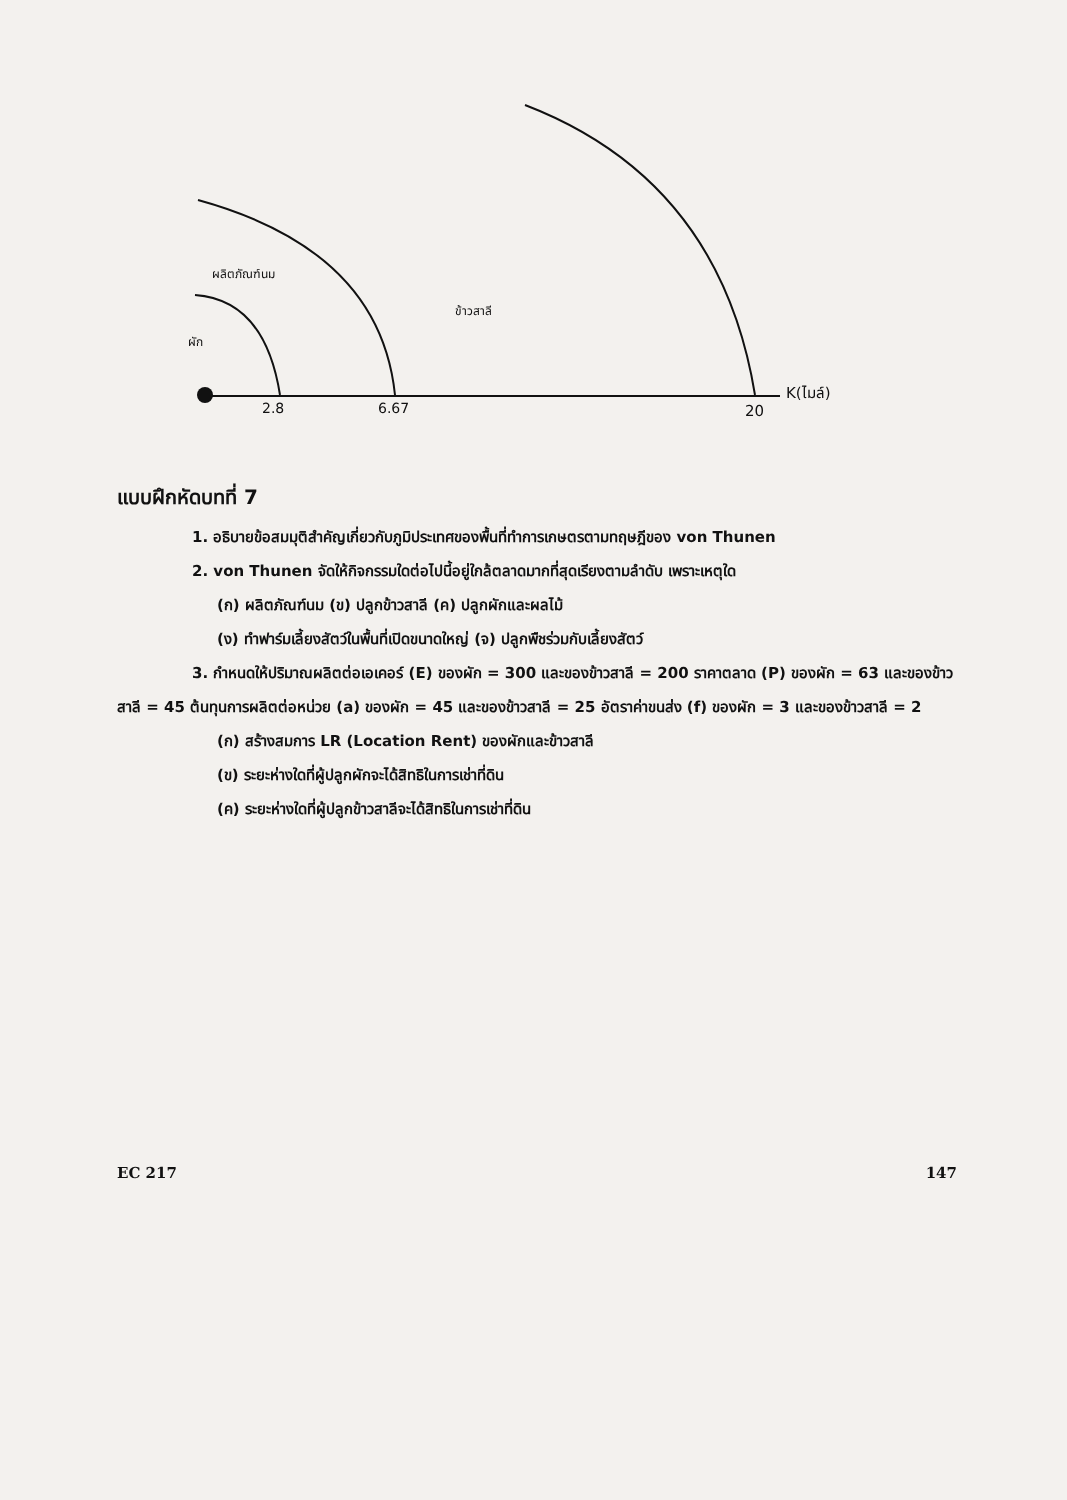ผลิตภัณฑ์นม
ข้าวสาลี
ผัก
K(ไมล์)
2.8 6.67 20
แบบฝึกหัดบทที่ 7
1. อธิบายข้อสมมุติสำคัญเกี่ยวกับภูมิประเทศของพื้นที่ทำการเกษตรตามทฤษฎีของ von Thunen
2. von Thunen จัดให้กิจกรรมใดต่อไปนี้อยู่ใกล้ตลาดมากที่สุดเรียงตามลำดับ เพราะเหตุใด
(ก) ผลิตภัณฑ์นม (ข) ปลูกข้าวสาลี (ค) ปลูกผักและผลไม้
(ง) ทำฟาร์มเลี้ยงสัตว์ในพื้นที่เปิดขนาดใหญ่ (จ) ปลูกพืชร่วมกับเลี้ยงสัตว์
3. กำหนดให้ปริมาณผลิตต่อเอเคอร์ (E) ของผัก = 300 และของข้าวสาลี = 200 ราคาตลาด (P) ของผัก = 63 และของข้าวสาลี = 45 ต้นทุนการผลิตต่อหน่วย (a) ของผัก = 45 และของข้าวสาลี = 25 อัตราค่าขนส่ง (f) ของผัก = 3 และของข้าวสาลี = 2
(ก) สร้างสมการ LR (Location Rent) ของผักและข้าวสาลี
(ข) ระยะห่างใดที่ผู้ปลูกผักจะได้สิทธิในการเช่าที่ดิน
(ค) ระยะห่างใดที่ผู้ปลูกข้าวสาลีจะได้สิทธิในการเช่าที่ดิน
EC 217 147